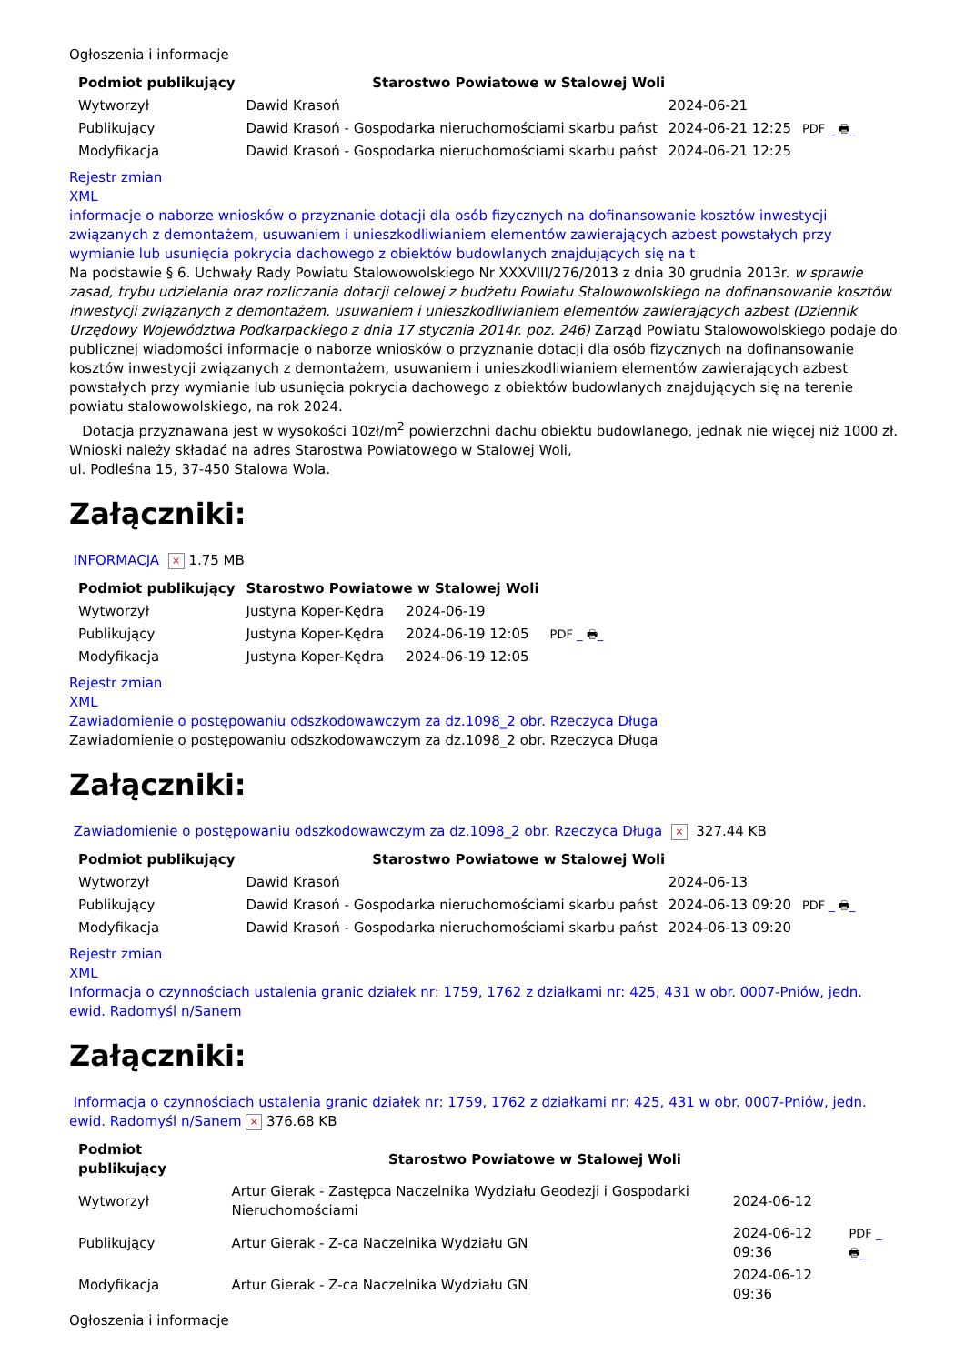Ogłoszenia i informacje
| Podmiot publikujący | Starostwo Powiatowe w Stalowej Woli | | |
| Wytworzył | Dawid Krasoń | 2024-06-21 | PDF _ 🖶 _ |
| Publikujący | Dawid Krasoń - Gospodarka nieruchomościami skarbu państ | 2024-06-21 12:25 | |
| Modyfikacja | Dawid Krasoń - Gospodarka nieruchomościami skarbu państ | 2024-06-21 12:25 | |
Rejestr zmian
XML
informacje o naborze wniosków o przyznanie dotacji dla osób fizycznych na dofinansowanie kosztów inwestycji związanych z demontażem, usuwaniem i unieszkodliwianiem elementów zawierających azbest powstałych przy wymianie lub usunięcia pokrycia dachowego z obiektów budowlanych znajdujących się na t
Na podstawie § 6. Uchwały Rady Powiatu Stalowowolskiego Nr XXXVIII/276/2013 z dnia 30 grudnia 2013r. w sprawie zasad, trybu udzielania oraz rozliczania dotacji celowej z budżetu Powiatu Stalowowolskiego na dofinansowanie kosztów inwestycji związanych z demontażem, usuwaniem i unieszkodliwianiem elementów zawierających azbest (Dziennik Urzędowy Województwa Podkarpackiego z dnia 17 stycznia 2014r. poz. 246) Zarząd Powiatu Stalowowolskiego podaje do publicznej wiadomości informacje o naborze wniosków o przyznanie dotacji dla osób fizycznych na dofinansowanie kosztów inwestycji związanych z demontażem, usuwaniem i unieszkodliwianiem elementów zawierających azbest powstałych przy wymianie lub usunięcia pokrycia dachowego z obiektów budowlanych znajdujących się na terenie powiatu stalowowolskiego, na rok 2024.
Dotacja przyznawana jest w wysokości 10zł/m<sup>2</sup> powierzchni dachu obiektu budowlanego, jednak nie więcej niż 1000 zł.
Wnioski należy składać na adres Starostwa Powiatowego w Stalowej Woli,
ul. Podleśna 15, 37-450 Stalowa Wola.
Załączniki:
INFORMACJA × 1.75 MB
| Podmiot publikujący | Starostwo Powiatowe w Stalowej Woli | | |
| Wytworzył | Justyna Koper-Kędra | 2024-06-19 | PDF _ 🖶 _ |
| Publikujący | Justyna Koper-Kędra | 2024-06-19 12:05 | |
| Modyfikacja | Justyna Koper-Kędra | 2024-06-19 12:05 | |
Rejestr zmian
XML
Zawiadomienie o postępowaniu odszkodowawczym za dz.1098_2 obr. Rzeczyca Długa
Zawiadomienie o postępowaniu odszkodowawczym za dz.1098_2 obr. Rzeczyca Długa
Załączniki:
Zawiadomienie o postępowaniu odszkodowawczym za dz.1098_2 obr. Rzeczyca Długa × 327.44 KB
| Podmiot publikujący | Starostwo Powiatowe w Stalowej Woli | | |
| Wytworzył | Dawid Krasoń | 2024-06-13 | PDF _ 🖶 _ |
| Publikujący | Dawid Krasoń - Gospodarka nieruchomościami skarbu państ | 2024-06-13 09:20 | |
| Modyfikacja | Dawid Krasoń - Gospodarka nieruchomościami skarbu państ | 2024-06-13 09:20 | |
Rejestr zmian
XML
Informacja o czynnościach ustalenia granic działek nr: 1759, 1762 z działkami nr: 425, 431 w obr. 0007-Pniów, jedn. ewid. Radomyśl n/Sanem
Załączniki:
Informacja o czynnościach ustalenia granic działek nr: 1759, 1762 z działkami nr: 425, 431 w obr. 0007-Pniów, jedn. ewid. Radomyśl n/Sanem × 376.68 KB
| Podmiot publikujący | Starostwo Powiatowe w Stalowej Woli | | |
| Wytworzył | Artur Gierak - Zastępca Naczelnika Wydziału Geodezji i Gospodarki Nieruchomościami | 2024-06-12 | PDF _ 🖶 _ |
| Publikujący | Artur Gierak - Z-ca Naczelnika Wydziału GN | 2024-06-12 09:36 | |
| Modyfikacja | Artur Gierak - Z-ca Naczelnika Wydziału GN | 2024-06-12 09:36 | |
Ogłoszenia i informacje